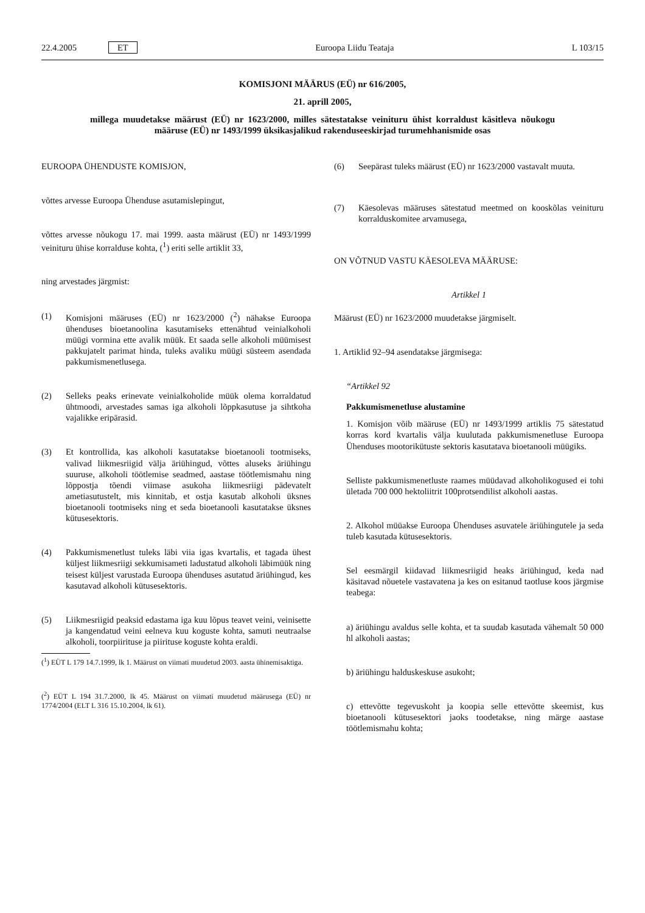22.4.2005 ET Euroopa Liidu Teataja L 103/15
KOMISJONI MÄÄRUS (EÜ) nr 616/2005,
21. aprill 2005,
millega muudetakse määrust (EÜ) nr 1623/2000, milles sätestatakse veinituru ühist korraldust käsitleva nõukogu määruse (EÜ) nr 1493/1999 üksikasjalikud rakenduseeskirjad turumehhanismide osas
EUROOPA ÜHENDUSTE KOMISJON,
võttes arvesse Euroopa Ühenduse asutamislepingut,
võttes arvesse nõukogu 17. mai 1999. aasta määrust (EÜ) nr 1493/1999 veinituru ühise korralduse kohta, (<sup>1</sup>) eriti selle artiklit 33,
ning arvestades järgmist:
(1) Komisjoni määruses (EÜ) nr 1623/2000 (<sup>2</sup>) nähakse Euroopa ühenduses bioetanoolina kasutamiseks ettenähtud veinialkoholi müügi vormina ette avalik müük. Et saada selle alkoholi müümisest pakkujatelt parimat hinda, tuleks avaliku müügi süsteem asendada pakkumismenetlusega.
(2) Selleks peaks erinevate veinialkoholide müük olema korraldatud ühtmoodi, arvestades samas iga alkoholi lõppkasutuse ja sihtkoha vajalikke eripärasid.
(3) Et kontrollida, kas alkoholi kasutatakse bioetanooli tootmiseks, valivad liikmesriigid välja äriühingud, võttes aluseks äriühingu suuruse, alkoholi töötlemise seadmed, aastase töötlemismahu ning lõppostja tõendi viimase asukoha liikmesriigi pädevatelt ametiasutustelt, mis kinnitab, et ostja kasutab alkoholi üksnes bioetanooli tootmiseks ning et seda bioetanooli kasutatakse üksnes kütusesektoris.
(4) Pakkumismenetlust tuleks läbi viia igas kvartalis, et tagada ühest küljest liikmesriigi sekkumisameti ladustatud alkoholi läbimüük ning teisest küljest varustada Euroopa ühenduses asutatud äriühingud, kes kasutavad alkoholi kütusesektoris.
(5) Liikmesriigid peaksid edastama iga kuu lõpus teavet veini, veinisette ja kangendatud veini eelneva kuu koguste kohta, samuti neutraalse alkoholi, toorpiirituse ja piirituse koguste kohta eraldi.
(<sup>1</sup>) EÜT L 179 14.7.1999, lk 1. Määrust on viimati muudetud 2003. aasta ühinemisaktiga.
(<sup>2</sup>) EÜT L 194 31.7.2000, lk 45. Määrust on viimati muudetud määrusega (EÜ) nr 1774/2004 (ELT L 316 15.10.2004, lk 61).
(6) Seepärast tuleks määrust (EÜ) nr 1623/2000 vastavalt muuta.
(7) Käesolevas määruses sätestatud meetmed on kooskõlas veinituru korralduskomitee arvamusega,
ON VÕTNUD VASTU KÄESOLEVA MÄÄRUSE:
Artikkel 1
Määrust (EÜ) nr 1623/2000 muudetakse järgmiselt.
1. Artiklid 92–94 asendatakse järgmisega:
“Artikkel 92
Pakkumismenetluse alustamine
1. Komisjon võib määruse (EÜ) nr 1493/1999 artiklis 75 sätestatud korras kord kvartalis välja kuulutada pakkumismenetluse Euroopa Ühenduses mootorikütuste sektoris kasutatava bioetanooli müügiks.
Selliste pakkumismenetluste raames müüdavad alkoholikogused ei tohi ületada 700 000 hektoliitrit 100protsendilist alkoholi aastas.
2. Alkohol müüakse Euroopa Ühenduses asuvatele äriühingutele ja seda tuleb kasutada kütusesektoris.
Sel eesmärgil kiidavad liikmesriigid heaks äriühingud, keda nad käsitavad nõuetele vastavatena ja kes on esitanud taotluse koos järgmise teabega:
a) äriühingu avaldus selle kohta, et ta suudab kasutada vähemalt 50 000 hl alkoholi aastas;
b) äriühingu halduskeskuse asukoht;
c) ettevõtte tegevuskoht ja koopia selle ettevõtte skeemist, kus bioetanooli kütusesektori jaoks toodetakse, ning märge aastase töötlemismahu kohta;